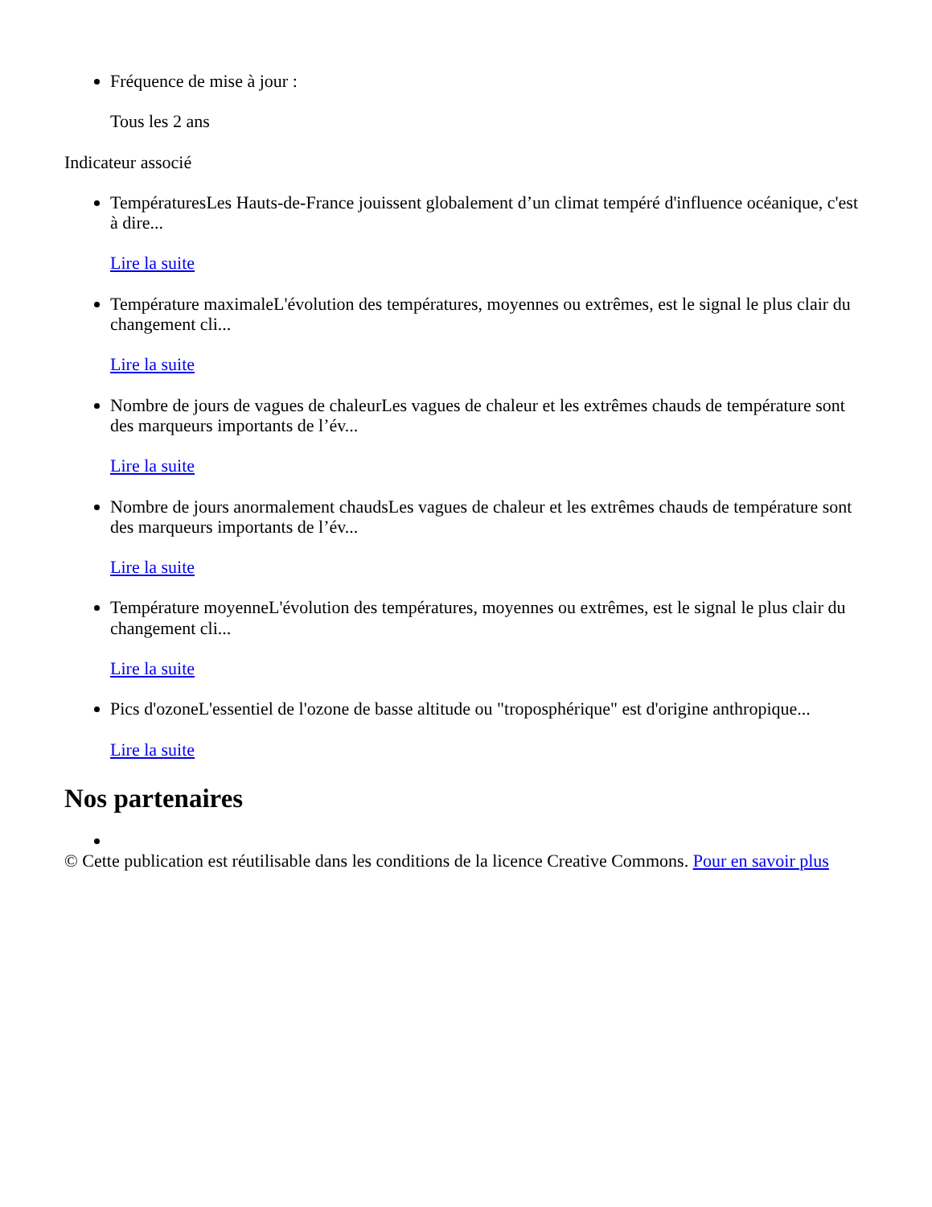Fréquence de mise à jour :
Tous les 2 ans
Indicateur associé
TempératuresLes Hauts-de-France jouissent globalement d’un climat tempéré d'influence océanique, c'est à dire...
Lire la suite
Température maximaleL'évolution des températures, moyennes ou extrêmes, est le signal le plus clair du changement cli...
Lire la suite
Nombre de jours de vagues de chaleurLes vagues de chaleur et les extrêmes chauds de température sont des marqueurs importants de l’év...
Lire la suite
Nombre de jours anormalement chaudsLes vagues de chaleur et les extrêmes chauds de température sont des marqueurs importants de l’év...
Lire la suite
Température moyenneL'évolution des températures, moyennes ou extrêmes, est le signal le plus clair du changement cli...
Lire la suite
Pics d'ozoneL'essentiel de l'ozone de basse altitude ou "troposphérique" est d'origine anthropique...
Lire la suite
Nos partenaires
© Cette publication est réutilisable dans les conditions de la licence Creative Commons. Pour en savoir plus